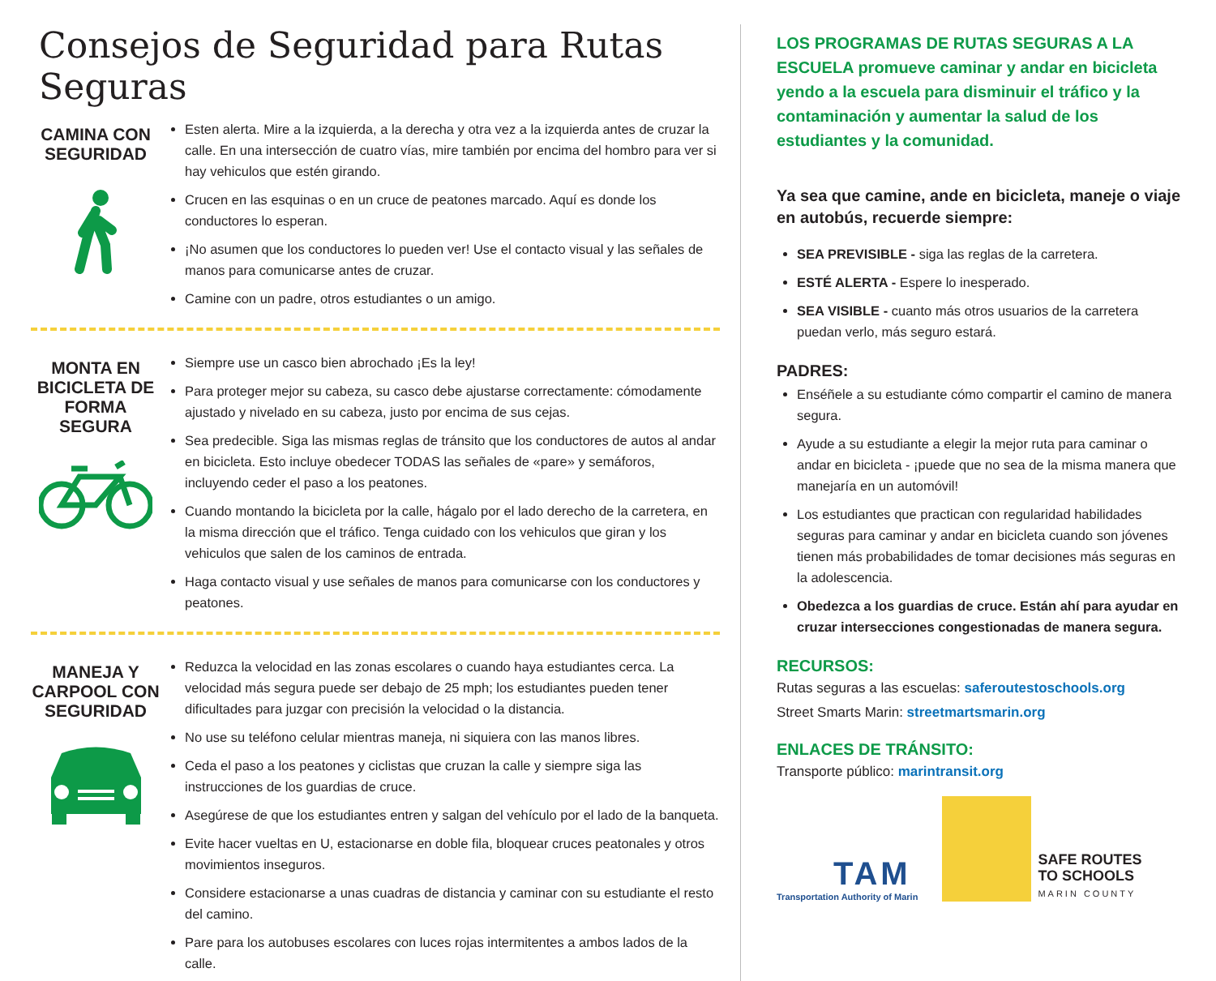Consejos de Seguridad para Rutas Seguras
CAMINA CON SEGURIDAD
Esten alerta. Mire a la izquierda, a la derecha y otra vez a la izquierda antes de cruzar la calle. En una intersección de cuatro vías, mire también por encima del hombro para ver si hay vehiculos que estén girando.
Crucen en las esquinas o en un cruce de peatones marcado. Aquí es donde los conductores lo esperan.
¡No asumen que los conductores lo pueden ver! Use el contacto visual y las señales de manos para comunicarse antes de cruzar.
Camine con un padre, otros estudiantes o un amigo.
MONTA EN BICICLETA DE FORMA SEGURA
Siempre use un casco bien abrochado ¡Es la ley!
Para proteger mejor su cabeza, su casco debe ajustarse correctamente: cómodamente ajustado y nivelado en su cabeza, justo por encima de sus cejas.
Sea predecible. Siga las mismas reglas de tránsito que los conductores de autos al andar en bicicleta. Esto incluye obedecer TODAS las señales de «pare» y semáforos, incluyendo ceder el paso a los peatones.
Cuando montando la bicicleta por la calle, hágalo por el lado derecho de la carretera, en la misma dirección que el tráfico. Tenga cuidado con los vehiculos que giran y los vehiculos que salen de los caminos de entrada.
Haga contacto visual y use señales de manos para comunicarse con los conductores y peatones.
MANEJA Y CARPOOL CON SEGURIDAD
Reduzca la velocidad en las zonas escolares o cuando haya estudiantes cerca. La velocidad más segura puede ser debajo de 25 mph; los estudiantes pueden tener dificultades para juzgar con precisión la velocidad o la distancia.
No use su teléfono celular mientras maneja, ni siquiera con las manos libres.
Ceda el paso a los peatones y ciclistas que cruzan la calle y siempre siga las instrucciones de los guardias de cruce.
Asegúrese de que los estudiantes entren y salgan del vehículo por el lado de la banqueta.
Evite hacer vueltas en U, estacionarse en doble fila, bloquear cruces peatonales y otros movimientos inseguros.
Considere estacionarse a unas cuadras de distancia y caminar con su estudiante el resto del camino.
Pare para los autobuses escolares con luces rojas intermitentes a ambos lados de la calle.
LOS PROGRAMAS DE RUTAS SEGURAS A LA ESCUELA promueve caminar y andar en bicicleta yendo a la escuela para disminuir el tráfico y la contaminación y aumentar la salud de los estudiantes y la comunidad.
Ya sea que camine, ande en bicicleta, maneje o viaje en autobús, recuerde siempre:
SEA PREVISIBLE - siga las reglas de la carretera.
ESTÉ ALERTA - Espere lo inesperado.
SEA VISIBLE - cuanto más otros usuarios de la carretera puedan verlo, más seguro estará.
PADRES:
Enséñele a su estudiante cómo compartir el camino de manera segura.
Ayude a su estudiante a elegir la mejor ruta para caminar o andar en bicicleta - ¡puede que no sea de la misma manera que manejaría en un automóvil!
Los estudiantes que practican con regularidad habilidades seguras para caminar y andar en bicicleta cuando son jóvenes tienen más probabilidades de tomar decisiones más seguras en la adolescencia.
Obedezca a los guardias de cruce. Están ahí para ayudar en cruzar intersecciones congestionadas de manera segura.
RECURSOS:
Rutas seguras a las escuelas: saferoutestoschools.org
Street Smarts Marin: streetmartsmarin.org
ENLACES DE TRÁNSITO:
Transporte público: marintransit.org
TAM
Transportation Authority of Marin
SAFE ROUTES
TO SCHOOLS
MARIN COUNTY